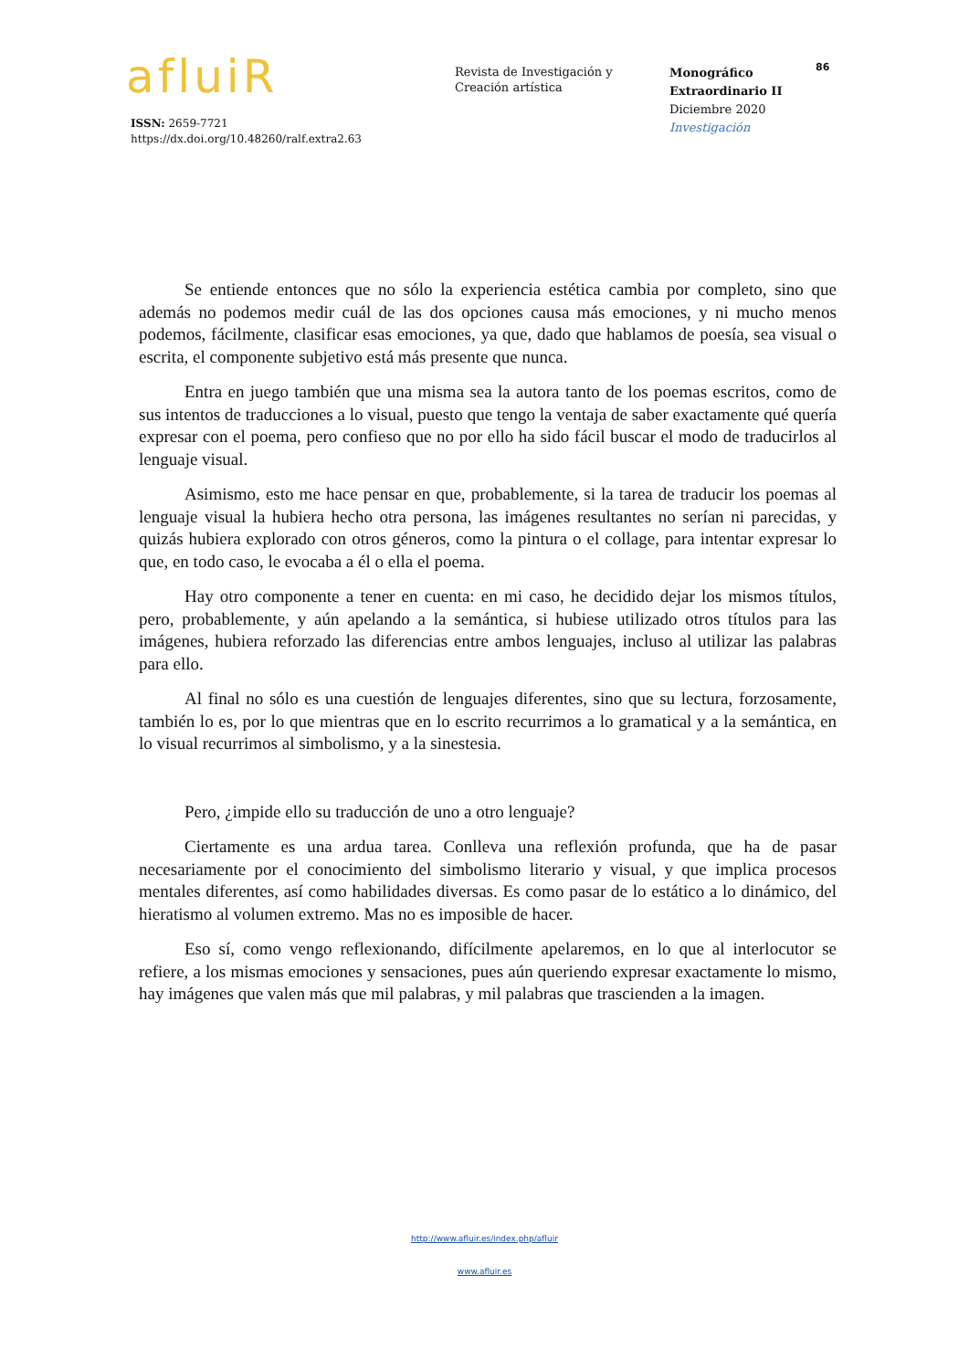afluiR
ISSN: 2659-7721
https://dx.doi.org/10.48260/ralf.extra2.63
Revista de Investigación y
Creación artística
Monográfico
Extraordinario II
Diciembre 2020
Investigación
86
Se entiende entonces que no sólo la experiencia estética cambia por completo, sino que además no podemos medir cuál de las dos opciones causa más emociones, y ni mucho menos podemos, fácilmente, clasificar esas emociones, ya que, dado que hablamos de poesía, sea visual o escrita, el componente subjetivo está más presente que nunca.
Entra en juego también que una misma sea la autora tanto de los poemas escritos, como de sus intentos de traducciones a lo visual, puesto que tengo la ventaja de saber exactamente qué quería expresar con el poema, pero confieso que no por ello ha sido fácil buscar el modo de traducirlos al lenguaje visual.
Asimismo, esto me hace pensar en que, probablemente, si la tarea de traducir los poemas al lenguaje visual la hubiera hecho otra persona, las imágenes resultantes no serían ni parecidas, y quizás hubiera explorado con otros géneros, como la pintura o el collage, para intentar expresar lo que, en todo caso, le evocaba a él o ella el poema.
Hay otro componente a tener en cuenta: en mi caso, he decidido dejar los mismos títulos, pero, probablemente, y aún apelando a la semántica, si hubiese utilizado otros títulos para las imágenes, hubiera reforzado las diferencias entre ambos lenguajes, incluso al utilizar las palabras para ello.
Al final no sólo es una cuestión de lenguajes diferentes, sino que su lectura, forzosamente, también lo es, por lo que mientras que en lo escrito recurrimos a lo gramatical y a la semántica, en lo visual recurrimos al simbolismo, y a la sinestesia.
Pero, ¿impide ello su traducción de uno a otro lenguaje?
Ciertamente es una ardua tarea. Conlleva una reflexión profunda, que ha de pasar necesariamente por el conocimiento del simbolismo literario y visual, y que implica procesos mentales diferentes, así como habilidades diversas. Es como pasar de lo estático a lo dinámico, del hieratismo al volumen extremo. Mas no es imposible de hacer.
Eso sí, como vengo reflexionando, difícilmente apelaremos, en lo que al interlocutor se refiere, a los mismas emociones y sensaciones, pues aún queriendo expresar exactamente lo mismo, hay imágenes que valen más que mil palabras, y mil palabras que trascienden a la imagen.
http://www.afluir.es/index.php/afluir
www.afluir.es